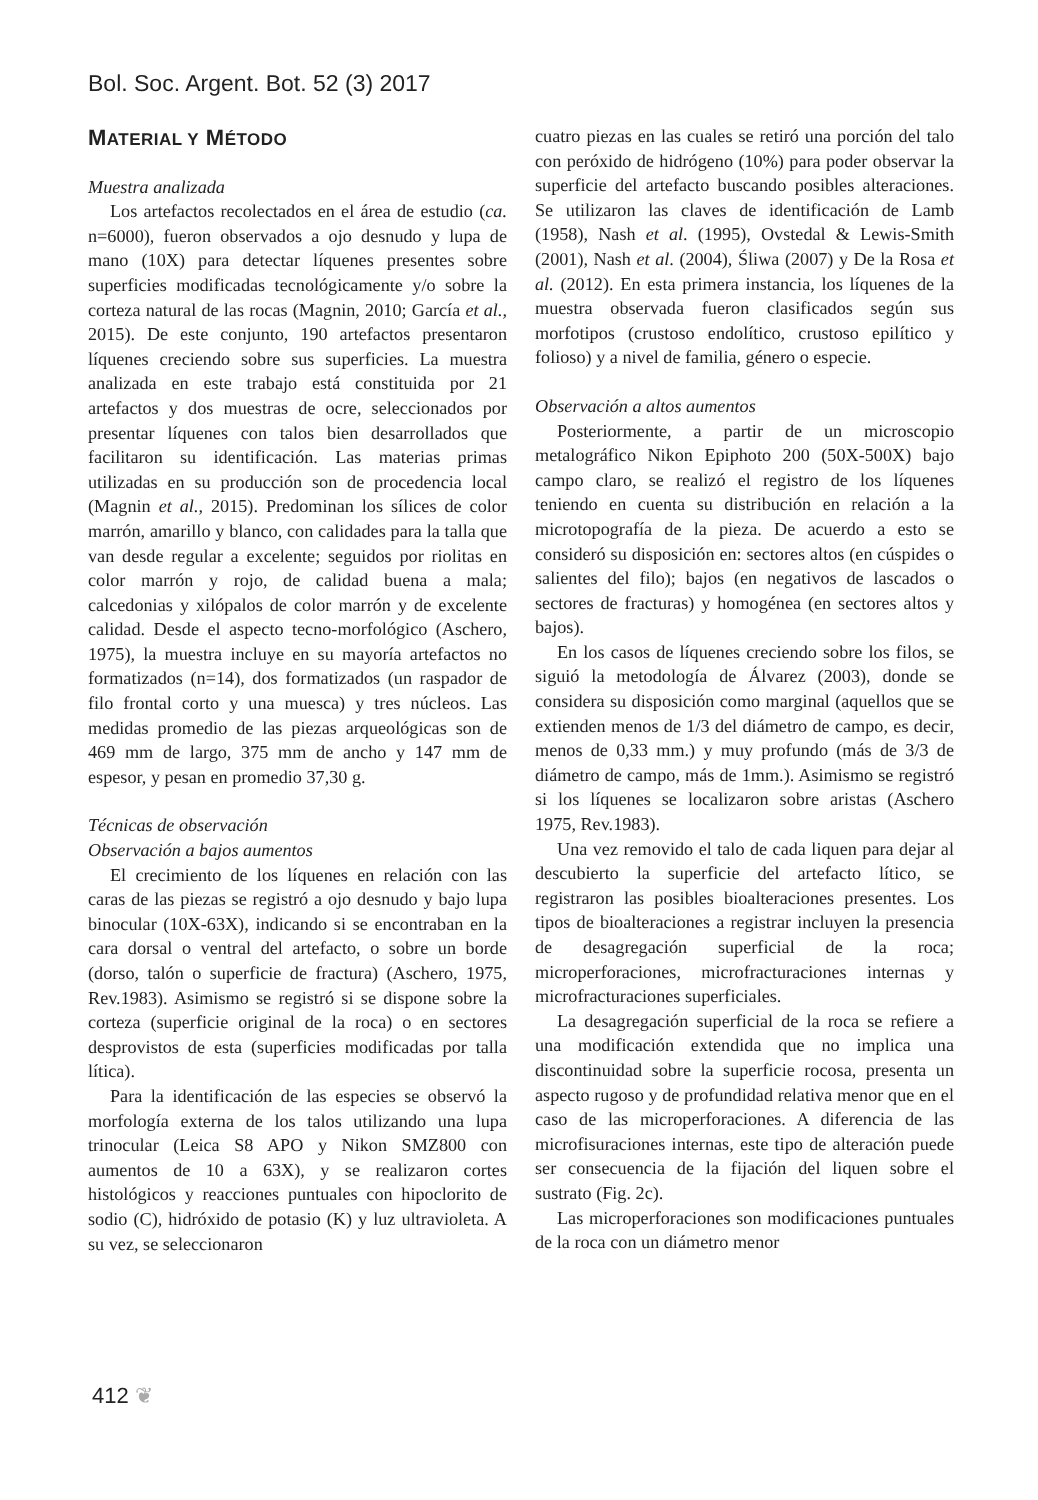Bol. Soc. Argent. Bot. 52 (3) 2017
MATERIAL Y MÉTODO
Muestra analizada
Los artefactos recolectados en el área de estudio (ca. n=6000), fueron observados a ojo desnudo y lupa de mano (10X) para detectar líquenes presentes sobre superficies modificadas tecnológicamente y/o sobre la corteza natural de las rocas (Magnin, 2010; García et al., 2015). De este conjunto, 190 artefactos presentaron líquenes creciendo sobre sus superficies. La muestra analizada en este trabajo está constituida por 21 artefactos y dos muestras de ocre, seleccionados por presentar líquenes con talos bien desarrollados que facilitaron su identificación. Las materias primas utilizadas en su producción son de procedencia local (Magnin et al., 2015). Predominan los sílices de color marrón, amarillo y blanco, con calidades para la talla que van desde regular a excelente; seguidos por riolitas en color marrón y rojo, de calidad buena a mala; calcedonias y xilópalos de color marrón y de excelente calidad. Desde el aspecto tecno-morfológico (Aschero, 1975), la muestra incluye en su mayoría artefactos no formatizados (n=14), dos formatizados (un raspador de filo frontal corto y una muesca) y tres núcleos. Las medidas promedio de las piezas arqueológicas son de 469 mm de largo, 375 mm de ancho y 147 mm de espesor, y pesan en promedio 37,30 g.
Técnicas de observación
Observación a bajos aumentos
El crecimiento de los líquenes en relación con las caras de las piezas se registró a ojo desnudo y bajo lupa binocular (10X-63X), indicando si se encontraban en la cara dorsal o ventral del artefacto, o sobre un borde (dorso, talón o superficie de fractura) (Aschero, 1975, Rev.1983). Asimismo se registró si se dispone sobre la corteza (superficie original de la roca) o en sectores desprovistos de esta (superficies modificadas por talla lítica).
Para la identificación de las especies se observó la morfología externa de los talos utilizando una lupa trinocular (Leica S8 APO y Nikon SMZ800 con aumentos de 10 a 63X), y se realizaron cortes histológicos y reacciones puntuales con hipoclorito de sodio (C), hidróxido de potasio (K) y luz ultravioleta. A su vez, se seleccionaron
cuatro piezas en las cuales se retiró una porción del talo con peróxido de hidrógeno (10%) para poder observar la superficie del artefacto buscando posibles alteraciones. Se utilizaron las claves de identificación de Lamb (1958), Nash et al. (1995), Ovstedal & Lewis-Smith (2001), Nash et al. (2004), Śliwa (2007) y De la Rosa et al. (2012). En esta primera instancia, los líquenes de la muestra observada fueron clasificados según sus morfotipos (crustoso endolítico, crustoso epilítico y folioso) y a nivel de familia, género o especie.
Observación a altos aumentos
Posteriormente, a partir de un microscopio metalográfico Nikon Epiphoto 200 (50X-500X) bajo campo claro, se realizó el registro de los líquenes teniendo en cuenta su distribución en relación a la microtopografía de la pieza. De acuerdo a esto se consideró su disposición en: sectores altos (en cúspides o salientes del filo); bajos (en negativos de lascados o sectores de fracturas) y homogénea (en sectores altos y bajos).
En los casos de líquenes creciendo sobre los filos, se siguió la metodología de Álvarez (2003), donde se considera su disposición como marginal (aquellos que se extienden menos de 1/3 del diámetro de campo, es decir, menos de 0,33 mm.) y muy profundo (más de 3/3 de diámetro de campo, más de 1mm.). Asimismo se registró si los líquenes se localizaron sobre aristas (Aschero 1975, Rev.1983).
Una vez removido el talo de cada liquen para dejar al descubierto la superficie del artefacto lítico, se registraron las posibles bioalteraciones presentes. Los tipos de bioalteraciones a registrar incluyen la presencia de desagregación superficial de la roca; microperforaciones, microfracturaciones internas y microfracturaciones superficiales.
La desagregación superficial de la roca se refiere a una modificación extendida que no implica una discontinuidad sobre la superficie rocosa, presenta un aspecto rugoso y de profundidad relativa menor que en el caso de las microperforaciones. A diferencia de las microfisuraciones internas, este tipo de alteración puede ser consecuencia de la fijación del liquen sobre el sustrato (Fig. 2c).
Las microperforaciones son modificaciones puntuales de la roca con un diámetro menor
412 ❦